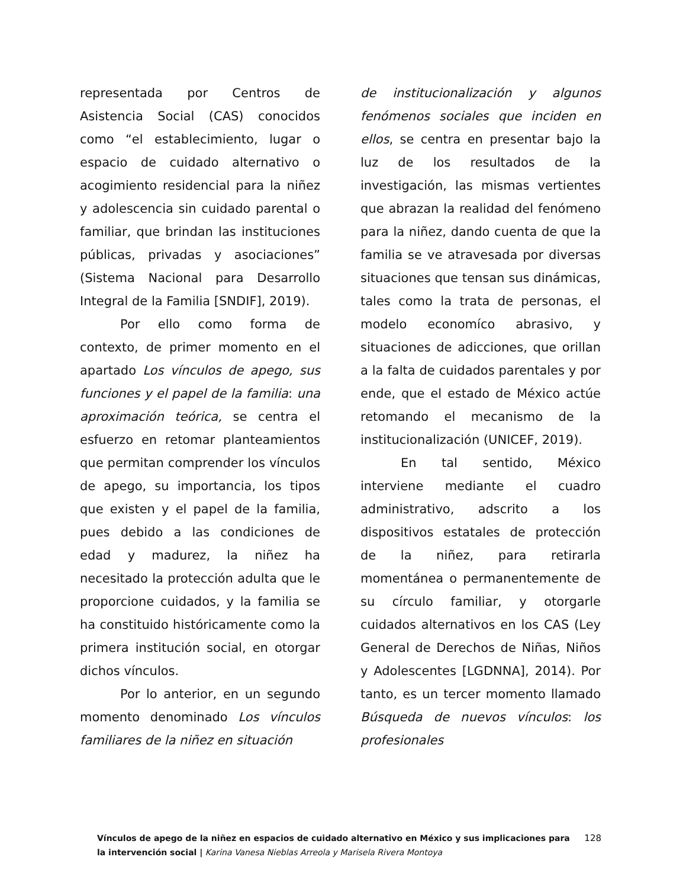representada por Centros de Asistencia Social (CAS) conocidos como “el establecimiento, lugar o espacio de cuidado alternativo o acogimiento residencial para la niñez y adolescencia sin cuidado parental o familiar, que brindan las instituciones públicas, privadas y asociaciones” (Sistema Nacional para Desarrollo Integral de la Familia [SNDIF], 2019).
Por ello como forma de contexto, de primer momento en el apartado Los vínculos de apego, sus funciones y el papel de la familia: una aproximación teórica, se centra el esfuerzo en retomar planteamientos que permitan comprender los vínculos de apego, su importancia, los tipos que existen y el papel de la familia, pues debido a las condiciones de edad y madurez, la niñez ha necesitado la protección adulta que le proporcione cuidados, y la familia se ha constituido históricamente como la primera institución social, en otorgar dichos vínculos.
Por lo anterior, en un segundo momento denominado Los vínculos familiares de la niñez en situación
de institucionalización y algunos fenómenos sociales que inciden en ellos, se centra en presentar bajo la luz de los resultados de la investigación, las mismas vertientes que abrazan la realidad del fenómeno para la niñez, dando cuenta de que la familia se ve atravesada por diversas situaciones que tensan sus dinámicas, tales como la trata de personas, el modelo economíco abrasivo, y situaciones de adicciones, que orillan a la falta de cuidados parentales y por ende, que el estado de México actúe retomando el mecanismo de la institucionalización (UNICEF, 2019).
En tal sentido, México interviene mediante el cuadro administrativo, adscrito a los dispositivos estatales de protección de la niñez, para retirarla momentánea o permanentemente de su círculo familiar, y otorgarle cuidados alternativos en los CAS (Ley General de Derechos de Niñas, Niños y Adolescentes [LGDNNA], 2014). Por tanto, es un tercer momento llamado Búsqueda de nuevos vínculos: los profesionales
Vínculos de apego de la niñez en espacios de cuidado alternativo en México y sus implicaciones para la intervención social | Karina Vanesa Nieblas Arreola y Marisela Rivera Montoya
128